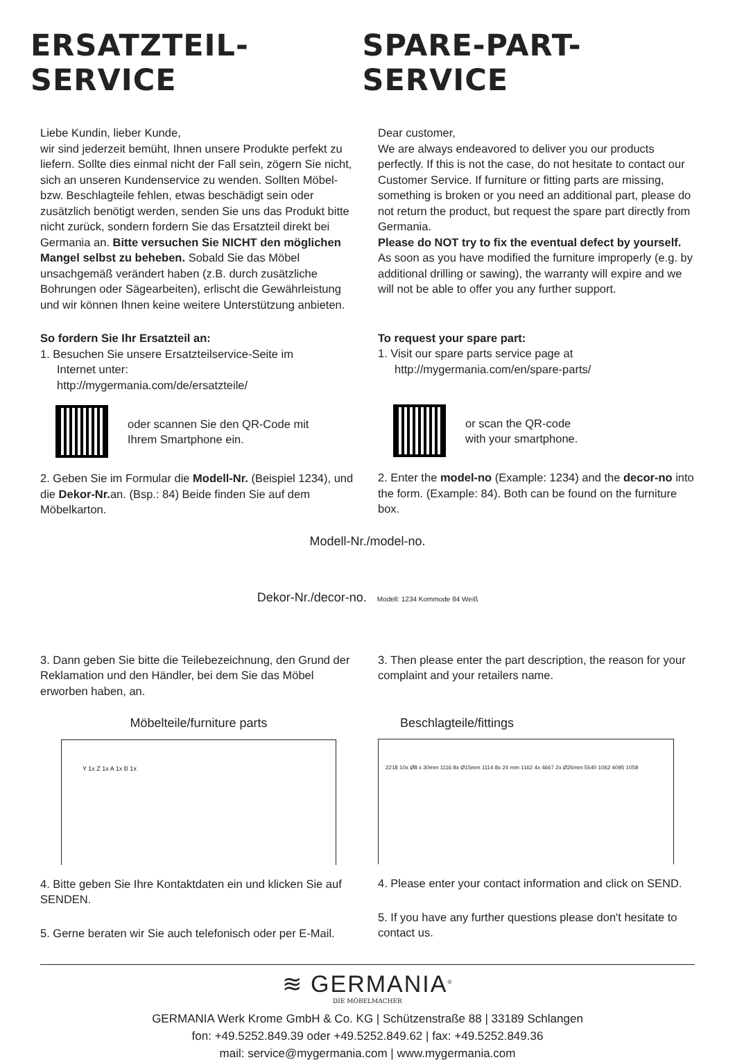ERSATZTEIL-SERVICE SPARE-PART-SERVICE
Liebe Kundin, lieber Kunde,
wir sind jederzeit bemüht, Ihnen unsere Produkte perfekt zu liefern. Sollte dies einmal nicht der Fall sein, zögern Sie nicht, sich an unseren Kundenservice zu wenden. Sollten Möbel- bzw. Beschlagteile fehlen, etwas beschädigt sein oder zusätzlich benötigt werden, senden Sie uns das Produkt bitte nicht zurück, sondern fordern Sie das Ersatzteil direkt bei Germania an. Bitte versuchen Sie NICHT den möglichen Mangel selbst zu beheben. Sobald Sie das Möbel unsachgemäß verändert haben (z.B. durch zusätzliche Bohrungen oder Sägearbeiten), erlischt die Gewährleistung und wir können Ihnen keine weitere Unterstützung anbieten.
So fordern Sie Ihr Ersatzteil an:
1. Besuchen Sie unsere Ersatzteilservice-Seite im
Internet unter:
http://mygermania.com/de/ersatzteile/
oder scannen Sie den QR-Code mit
Ihrem Smartphone ein.
2. Geben Sie im Formular die Modell-Nr. (Beispiel 1234), und die Dekor-Nr. an. (Bsp.: 84) Beide finden Sie auf dem Möbelkarton.
Dear customer,
We are always endeavored to deliver you our products perfectly. If this is not the case, do not hesitate to contact our Customer Service. If furniture or fitting parts are missing, something is broken or you need an additional part, please do not return the product, but request the spare part directly from Germania.
Please do NOT try to fix the eventual defect by yourself. As soon as you have modified the furniture improperly (e.g. by additional drilling or sawing), the warranty will expire and we will not be able to offer you any further support.
To request your spare part:
1. Visit our spare parts service page at
http://mygermania.com/en/spare-parts/
or scan the QR-code
with your smartphone.
2. Enter the model-no (Example: 1234) and the decor-no into the form. (Example: 84). Both can be found on the furniture box.
Modell-Nr./model-no.
Dekor-Nr./decor-no. Modell: 1234 Kommode 84 Weiß
3. Dann geben Sie bitte die Teilebezeichnung, den Grund der Reklamation und den Händler, bei dem Sie das Möbel erworben haben, an.
Möbelteile/furniture parts
Y 1x Z 1x A 1x B 1x
4. Bitte geben Sie Ihre Kontaktdaten ein und klicken Sie auf SENDEN.
5. Gerne beraten wir Sie auch telefonisch oder per E-Mail.
3. Then please enter the part description, the reason for your complaint and your retailers name.
Beschlagteile/fittings
2218 10x Ø8 x 30mm 1116 8x Ø15mm 1114 8x 24 mm 1162 4x 4667 2x Ø26mm 5540 1062 4095 1058
4. Please enter your contact information and click on SEND.
5. If you have any further questions please don't hesitate to contact us.
≋ GERMANIA<sup>®</sup>
DIE MÖBELMACHER
GERMANIA Werk Krome GmbH & Co. KG | Schützenstraße 88 | 33189 Schlangen
fon: +49.5252.849.39 oder +49.5252.849.62 | fax: +49.5252.849.36
mail: service@mygermania.com | www.mygermania.com